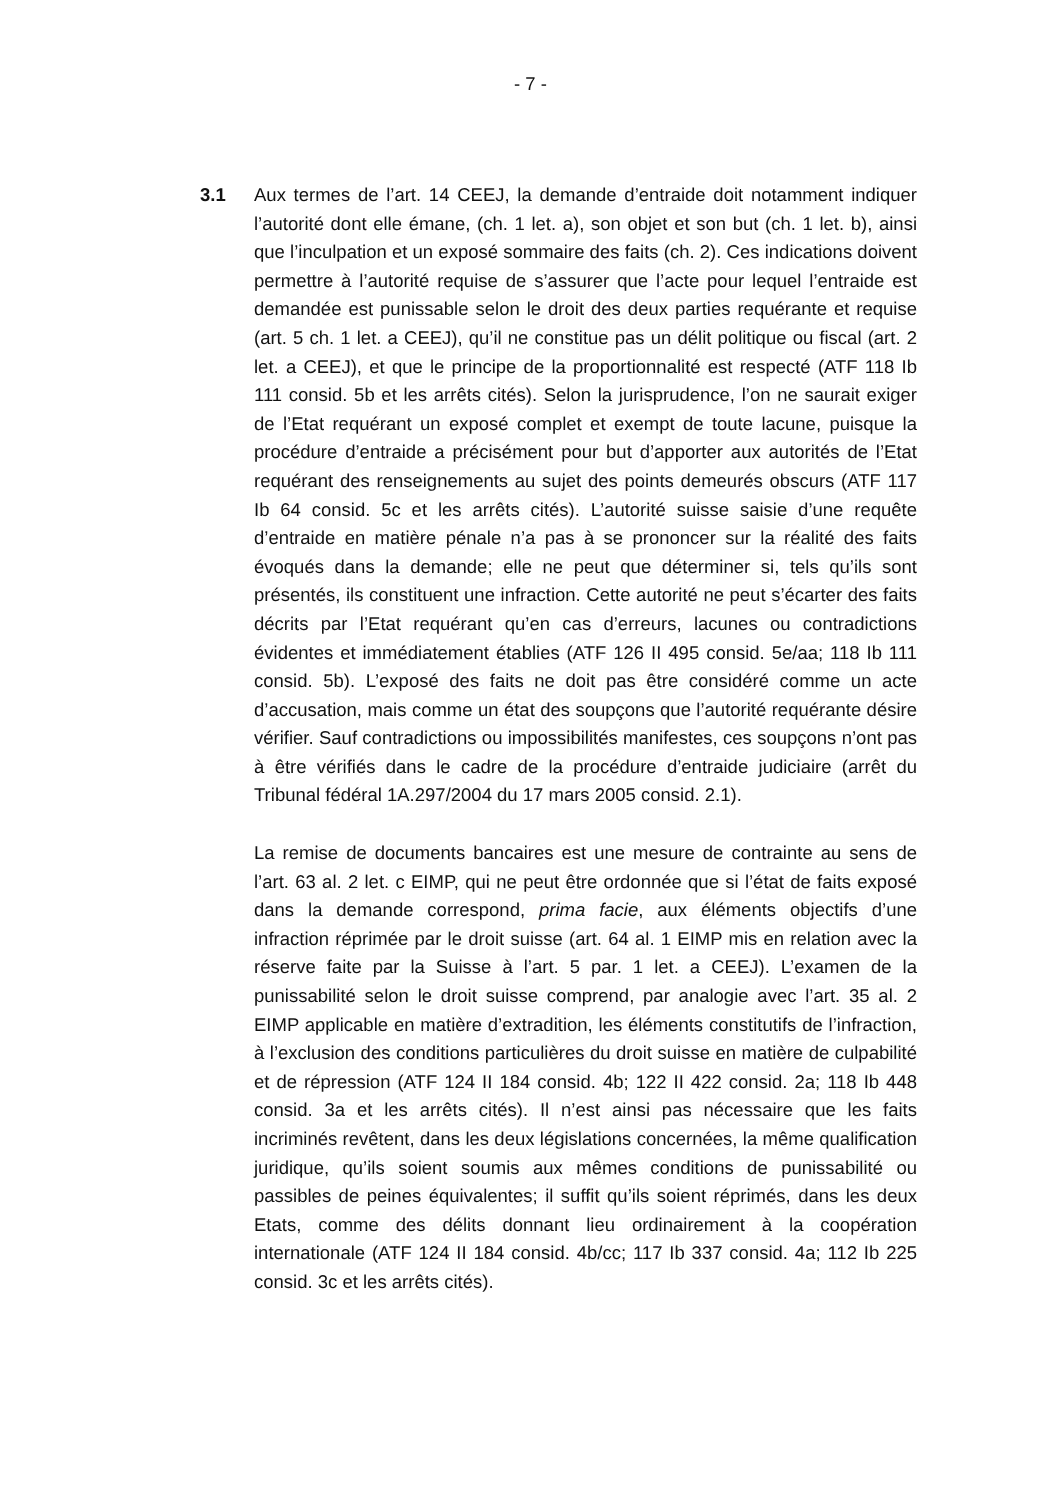- 7 -
3.1 Aux termes de l’art. 14 CEEJ, la demande d’entraide doit notamment indiquer l’autorité dont elle émane, (ch. 1 let. a), son objet et son but (ch. 1 let. b), ainsi que l’inculpation et un exposé sommaire des faits (ch. 2). Ces indications doivent permettre à l’autorité requise de s’assurer que l’acte pour lequel l’entraide est demandée est punissable selon le droit des deux parties requérante et requise (art. 5 ch. 1 let. a CEEJ), qu’il ne constitue pas un délit politique ou fiscal (art. 2 let. a CEEJ), et que le principe de la proportionnalité est respecté (ATF 118 Ib 111 consid. 5b et les arrêts cités). Selon la jurisprudence, l’on ne saurait exiger de l’Etat requérant un exposé complet et exempt de toute lacune, puisque la procédure d’entraide a précisément pour but d’apporter aux autorités de l’Etat requérant des renseignements au sujet des points demeurés obscurs (ATF 117 Ib 64 consid. 5c et les arrêts cités). L’autorité suisse saisie d’une requête d’entraide en matière pénale n’a pas à se prononcer sur la réalité des faits évoqués dans la demande; elle ne peut que déterminer si, tels qu’ils sont présentés, ils constituent une infraction. Cette autorité ne peut s’écarter des faits décrits par l’Etat requérant qu’en cas d’erreurs, lacunes ou contradictions évidentes et immédiatement établies (ATF 126 II 495 consid. 5e/aa; 118 Ib 111 consid. 5b). L’exposé des faits ne doit pas être considéré comme un acte d’accusation, mais comme un état des soupçons que l’autorité requérante désire vérifier. Sauf contradictions ou impossibilités manifestes, ces soupçons n’ont pas à être vérifiés dans le cadre de la procédure d’entraide judiciaire (arrêt du Tribunal fédéral 1A.297/2004 du 17 mars 2005 consid. 2.1).
La remise de documents bancaires est une mesure de contrainte au sens de l’art. 63 al. 2 let. c EIMP, qui ne peut être ordonnée que si l’état de faits exposé dans la demande correspond, prima facie, aux éléments objectifs d’une infraction réprimée par le droit suisse (art. 64 al. 1 EIMP mis en relation avec la réserve faite par la Suisse à l’art. 5 par. 1 let. a CEEJ). L’examen de la punissabilité selon le droit suisse comprend, par analogie avec l’art. 35 al. 2 EIMP applicable en matière d’extradition, les éléments constitutifs de l’infraction, à l’exclusion des conditions particulières du droit suisse en matière de culpabilité et de répression (ATF 124 II 184 consid. 4b; 122 II 422 consid. 2a; 118 Ib 448 consid. 3a et les arrêts cités). Il n’est ainsi pas nécessaire que les faits incriminés revêtent, dans les deux législations concernées, la même qualification juridique, qu’ils soient soumis aux mêmes conditions de punissabilité ou passibles de peines équivalentes; il suffit qu’ils soient réprimés, dans les deux Etats, comme des délits donnant lieu ordinairement à la coopération internationale (ATF 124 II 184 consid. 4b/cc; 117 Ib 337 consid. 4a; 112 Ib 225 consid. 3c et les arrêts cités).